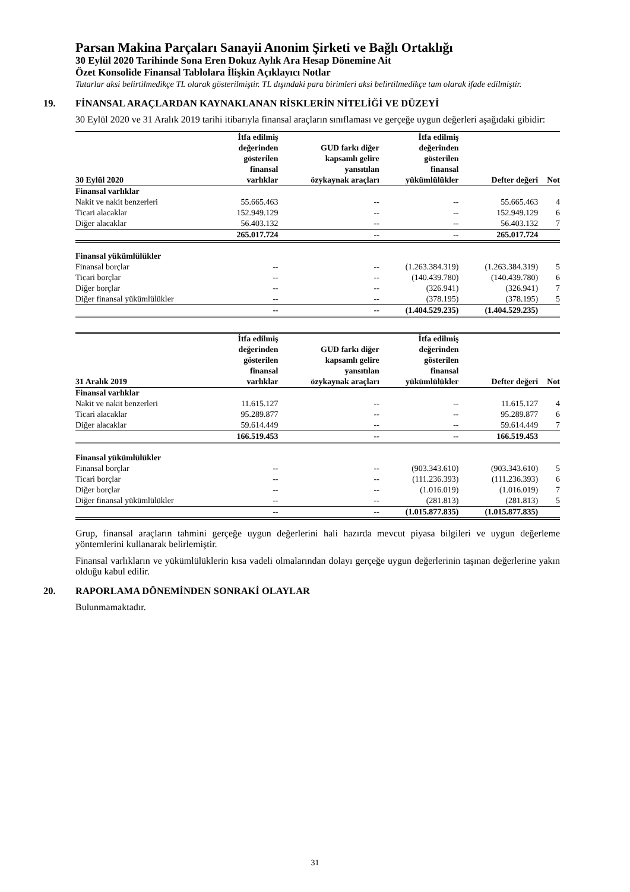Parsan Makina Parçaları Sanayii Anonim Şirketi ve Bağlı Ortaklığı
30 Eylül 2020 Tarihinde Sona Eren Dokuz Aylık Ara Hesap Dönemine Ait
Özet Konsolide Finansal Tablolara İlişkin Açıklayıcı Notlar
Tutarlar aksi belirtilmedikçe TL olarak gösterilmiştir. TL dışındaki para birimleri aksi belirtilmedikçe tam olarak ifade edilmiştir.
19. FİNANSAL ARAÇLARDAN KAYNAKLANAN RİSKLERİN NİTELİĞİ VE DÜZEYİ
30 Eylül 2020 ve 31 Aralık 2019 tarihi itibarıyla finansal araçların sınıflaması ve gerçeğe uygun değerleri aşağıdaki gibidir:
| 30 Eylül 2020 | İtfa edilmiş değerinden gösterilen finansal varlıklar | GUD farkı diğer kapsamlı gelire yansıtılan özykaynak araçları | İtfa edilmiş değerinden gösterilen finansal yükümlülükler | Defter değeri | Not |
| --- | --- | --- | --- | --- | --- |
| Finansal varlıklar | | | | | |
| Nakit ve nakit benzerleri | 55.665.463 | -- | -- | 55.665.463 | 4 |
| Ticari alacaklar | 152.949.129 | -- | -- | 152.949.129 | 6 |
| Diğer alacaklar | 56.403.132 | -- | -- | 56.403.132 | 7 |
| | 265.017.724 | -- | -- | 265.017.724 | |
| Finansal yükümlülükler | | | | | |
| Finansal borçlar | -- | -- | (1.263.384.319) | (1.263.384.319) | 5 |
| Ticari borçlar | -- | -- | (140.439.780) | (140.439.780) | 6 |
| Diğer borçlar | -- | -- | (326.941) | (326.941) | 7 |
| Diğer finansal yükümlülükler | -- | -- | (378.195) | (378.195) | 5 |
| | -- | -- | (1.404.529.235) | (1.404.529.235) | |
| 31 Aralık 2019 | İtfa edilmiş değerinden gösterilen finansal varlıklar | GUD farkı diğer kapsamlı gelire yansıtılan özykaynak araçları | İtfa edilmiş değerinden gösterilen finansal yükümlülükler | Defter değeri | Not |
| --- | --- | --- | --- | --- | --- |
| Finansal varlıklar | | | | | |
| Nakit ve nakit benzerleri | 11.615.127 | -- | -- | 11.615.127 | 4 |
| Ticari alacaklar | 95.289.877 | -- | -- | 95.289.877 | 6 |
| Diğer alacaklar | 59.614.449 | -- | -- | 59.614.449 | 7 |
| | 166.519.453 | -- | -- | 166.519.453 | |
| Finansal yükümlülükler | | | | | |
| Finansal borçlar | -- | -- | (903.343.610) | (903.343.610) | 5 |
| Ticari borçlar | -- | -- | (111.236.393) | (111.236.393) | 6 |
| Diğer borçlar | -- | -- | (1.016.019) | (1.016.019) | 7 |
| Diğer finansal yükümlülükler | -- | -- | (281.813) | (281.813) | 5 |
| | -- | -- | (1.015.877.835) | (1.015.877.835) | |
Grup, finansal araçların tahmini gerçeğe uygun değerlerini hali hazırda mevcut piyasa bilgileri ve uygun değerleme yöntemlerini kullanarak belirlemiştir.
Finansal varlıkların ve yükümlülüklerin kısa vadeli olmalarından dolayı gerçeğe uygun değerlerinin taşınan değerlerine yakın olduğu kabul edilir.
20. RAPORLAMA DÖNEMİNDEN SONRAKİ OLAYLAR
Bulunmamaktadır.
31